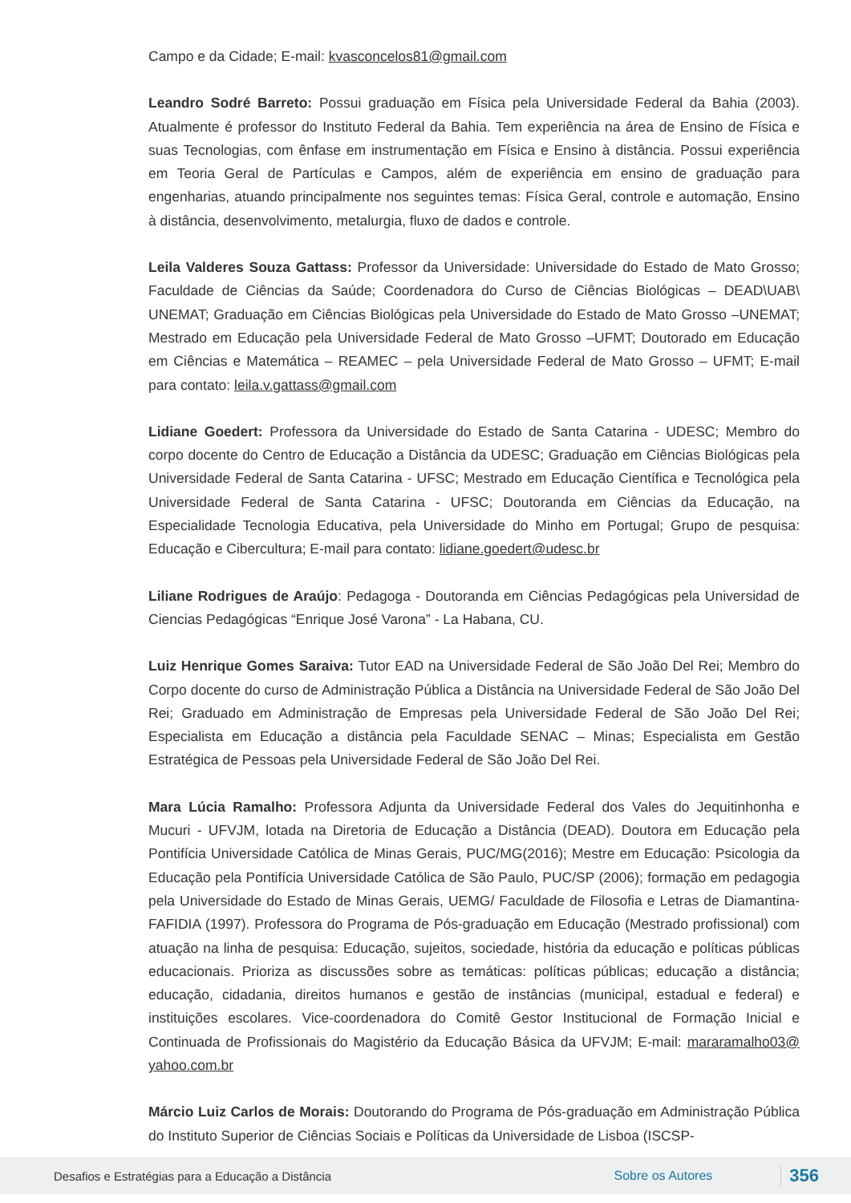Campo e da Cidade; E-mail: kvasconcelos81@gmail.com
Leandro Sodré Barreto: Possui graduação em Física pela Universidade Federal da Bahia (2003). Atualmente é professor do Instituto Federal da Bahia. Tem experiência na área de Ensino de Física e suas Tecnologias, com ênfase em instrumentação em Física e Ensino à distância. Possui experiência em Teoria Geral de Partículas e Campos, além de experiência em ensino de graduação para engenharias, atuando principalmente nos seguintes temas: Física Geral, controle e automação, Ensino à distância, desenvolvimento, metalurgia, fluxo de dados e controle.
Leila Valderes Souza Gattass: Professor da Universidade: Universidade do Estado de Mato Grosso; Faculdade de Ciências da Saúde; Coordenadora do Curso de Ciências Biológicas – DEAD\UAB\ UNEMAT; Graduação em Ciências Biológicas pela Universidade do Estado de Mato Grosso –UNEMAT; Mestrado em Educação pela Universidade Federal de Mato Grosso –UFMT; Doutorado em Educação em Ciências e Matemática – REAMEC – pela Universidade Federal de Mato Grosso – UFMT; E-mail para contato: leila.v.gattass@gmail.com
Lidiane Goedert: Professora da Universidade do Estado de Santa Catarina - UDESC; Membro do corpo docente do Centro de Educação a Distância da UDESC; Graduação em Ciências Biológicas pela Universidade Federal de Santa Catarina - UFSC; Mestrado em Educação Científica e Tecnológica pela Universidade Federal de Santa Catarina - UFSC; Doutoranda em Ciências da Educação, na Especialidade Tecnologia Educativa, pela Universidade do Minho em Portugal; Grupo de pesquisa: Educação e Cibercultura; E-mail para contato: lidiane.goedert@udesc.br
Liliane Rodrigues de Araújo: Pedagoga - Doutoranda em Ciências Pedagógicas pela Universidad de Ciencias Pedagógicas “Enrique José Varona” - La Habana, CU.
Luiz Henrique Gomes Saraiva: Tutor EAD na Universidade Federal de São João Del Rei; Membro do Corpo docente do curso de Administração Pública a Distância na Universidade Federal de São João Del Rei; Graduado em Administração de Empresas pela Universidade Federal de São João Del Rei; Especialista em Educação a distância pela Faculdade SENAC – Minas; Especialista em Gestão Estratégica de Pessoas pela Universidade Federal de São João Del Rei.
Mara Lúcia Ramalho: Professora Adjunta da Universidade Federal dos Vales do Jequitinhonha e Mucuri - UFVJM, lotada na Diretoria de Educação a Distância (DEAD). Doutora em Educação pela Pontifícia Universidade Católica de Minas Gerais, PUC/MG(2016); Mestre em Educação: Psicologia da Educação pela Pontifícia Universidade Católica de São Paulo, PUC/SP (2006); formação em pedagogia pela Universidade do Estado de Minas Gerais, UEMG/ Faculdade de Filosofia e Letras de Diamantina-FAFIDIA (1997). Professora do Programa de Pós-graduação em Educação (Mestrado profissional) com atuação na linha de pesquisa: Educação, sujeitos, sociedade, história da educação e políticas públicas educacionais. Prioriza as discussões sobre as temáticas: políticas públicas; educação a distância; educação, cidadania, direitos humanos e gestão de instâncias (municipal, estadual e federal) e instituições escolares. Vice-coordenadora do Comitê Gestor Institucional de Formação Inicial e Continuada de Profissionais do Magistério da Educação Básica da UFVJM; E-mail: mararamalho03@ yahoo.com.br
Márcio Luiz Carlos de Morais: Doutorando do Programa de Pós-graduação em Administração Pública do Instituto Superior de Ciências Sociais e Políticas da Universidade de Lisboa (ISCSP-
Desafios e Estratégias para a Educação a Distância Sobre os Autores 356